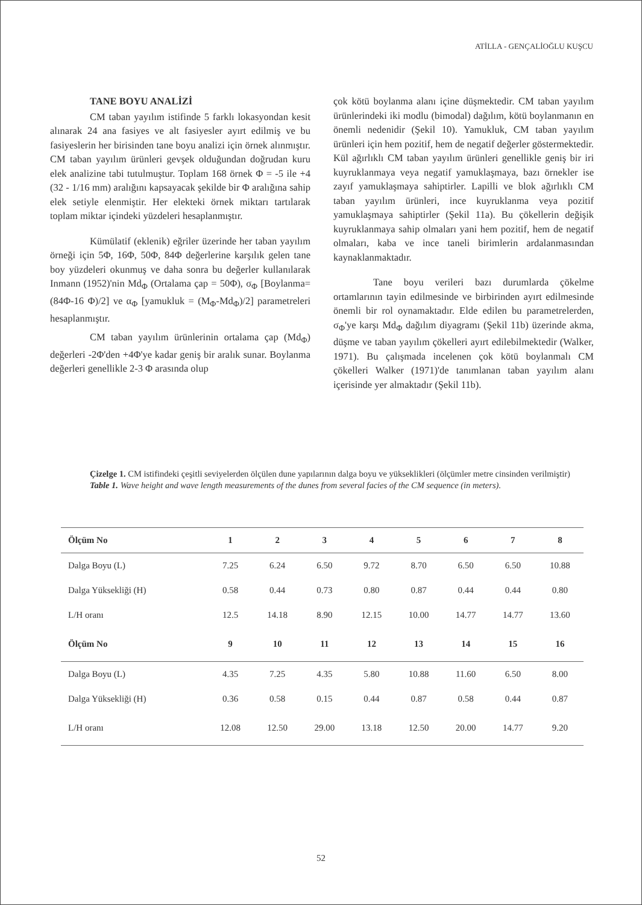ATİLLA - GENÇALİOĞLU KUŞCU
TANE BOYU ANALİZİ
CM taban yayılım istifinde 5 farklı lokasyondan kesit alınarak 24 ana fasiyes ve alt fasiyesler ayırt edilmiş ve bu fasiyeslerin her birisinden tane boyu analizi için örnek alınmıştır. CM taban yayılım ürünleri gevşek olduğundan doğrudan kuru elek analizine tabi tutulmuştur. Toplam 168 örnek Φ = -5 ile +4 (32 - 1/16 mm) aralığını kapsayacak şekilde bir Φ aralığına sahip elek setiyle elenmiştir. Her elekteki örnek miktarı tartılarak toplam miktar içindeki yüzdeleri hesaplanmıştır.
Kümülatif (eklenik) eğriler üzerinde her taban yayılım örneği için 5Φ, 16Φ, 50Φ, 84Φ değerlerine karşılık gelen tane boy yüzdeleri okunmuş ve daha sonra bu değerler kullanılarak Inmann (1952)'nin Md<sub>Φ</sub> (Ortalama çap = 50Φ), σ<sub>Φ</sub> [Boylanma= (84Φ-16 Φ)/2] ve α<sub>Φ</sub> [yamukluk = (M<sub>Φ</sub>-Md<sub>Φ</sub>)/2] parametreleri hesaplanmıştır.
CM taban yayılım ürünlerinin ortalama çap (Md<sub>Φ</sub>) değerleri -2Φ'den +4Φ'ye kadar geniş bir aralık sunar. Boylanma değerleri genellikle 2-3 Φ arasında olup
çok kötü boylanma alanı içine düşmektedir. CM taban yayılım ürünlerindeki iki modlu (bimodal) dağılım, kötü boylanmanın en önemli nedenidir (Şekil 10). Yamukluk, CM taban yayılım ürünleri için hem pozitif, hem de negatif değerler göstermektedir. Kül ağırlıklı CM taban yayılım ürünleri genellikle geniş bir iri kuyruklanmaya veya negatif yamuklaşmaya, bazı örnekler ise zayıf yamuklaşmaya sahiptirler. Lapilli ve blok ağırlıklı CM taban yayılım ürünleri, ince kuyruklanma veya pozitif yamuklaşmaya sahiptirler (Şekil 11a). Bu çökellerin değişik kuyruklanmaya sahip olmaları yani hem pozitif, hem de negatif olmaları, kaba ve ince taneli birimlerin ardalanmasından kaynaklanmaktadır.
Tane boyu verileri bazı durumlarda çökelme ortamlarının tayin edilmesinde ve birbirinden ayırt edilmesinde önemli bir rol oynamaktadır. Elde edilen bu parametrelerden, σ<sub>Φ</sub>'ye karşı Md<sub>Φ</sub> dağılım diyagramı (Şekil 11b) üzerinde akma, düşme ve taban yayılım çökelleri ayırt edilebilmektedir (Walker, 1971). Bu çalışmada incelenen çok kötü boylanmalı CM çökelleri Walker (1971)'de tanımlanan taban yayılım alanı içerisinde yer almaktadır (Şekil 11b).
Çizelge 1. CM istifindeki çeşitli seviyelerden ölçülen dune yapılarının dalga boyu ve yükseklikleri (ölçümler metre cinsinden verilmiştir)
Table 1. Wave height and wave length measurements of the dunes from several facies of the CM sequence (in meters).
| Ölçüm No | 1 | 2 | 3 | 4 | 5 | 6 | 7 | 8 |
| --- | --- | --- | --- | --- | --- | --- | --- | --- |
| Dalga Boyu (L) | 7.25 | 6.24 | 6.50 | 9.72 | 8.70 | 6.50 | 6.50 | 10.88 |
| Dalga Yüksekliği (H) | 0.58 | 0.44 | 0.73 | 0.80 | 0.87 | 0.44 | 0.44 | 0.80 |
| L/H oranı | 12.5 | 14.18 | 8.90 | 12.15 | 10.00 | 14.77 | 14.77 | 13.60 |
| Ölçüm No | 9 | 10 | 11 | 12 | 13 | 14 | 15 | 16 |
| Dalga Boyu (L) | 4.35 | 7.25 | 4.35 | 5.80 | 10.88 | 11.60 | 6.50 | 8.00 |
| Dalga Yüksekliği (H) | 0.36 | 0.58 | 0.15 | 0.44 | 0.87 | 0.58 | 0.44 | 0.87 |
| L/H oranı | 12.08 | 12.50 | 29.00 | 13.18 | 12.50 | 20.00 | 14.77 | 9.20 |
52